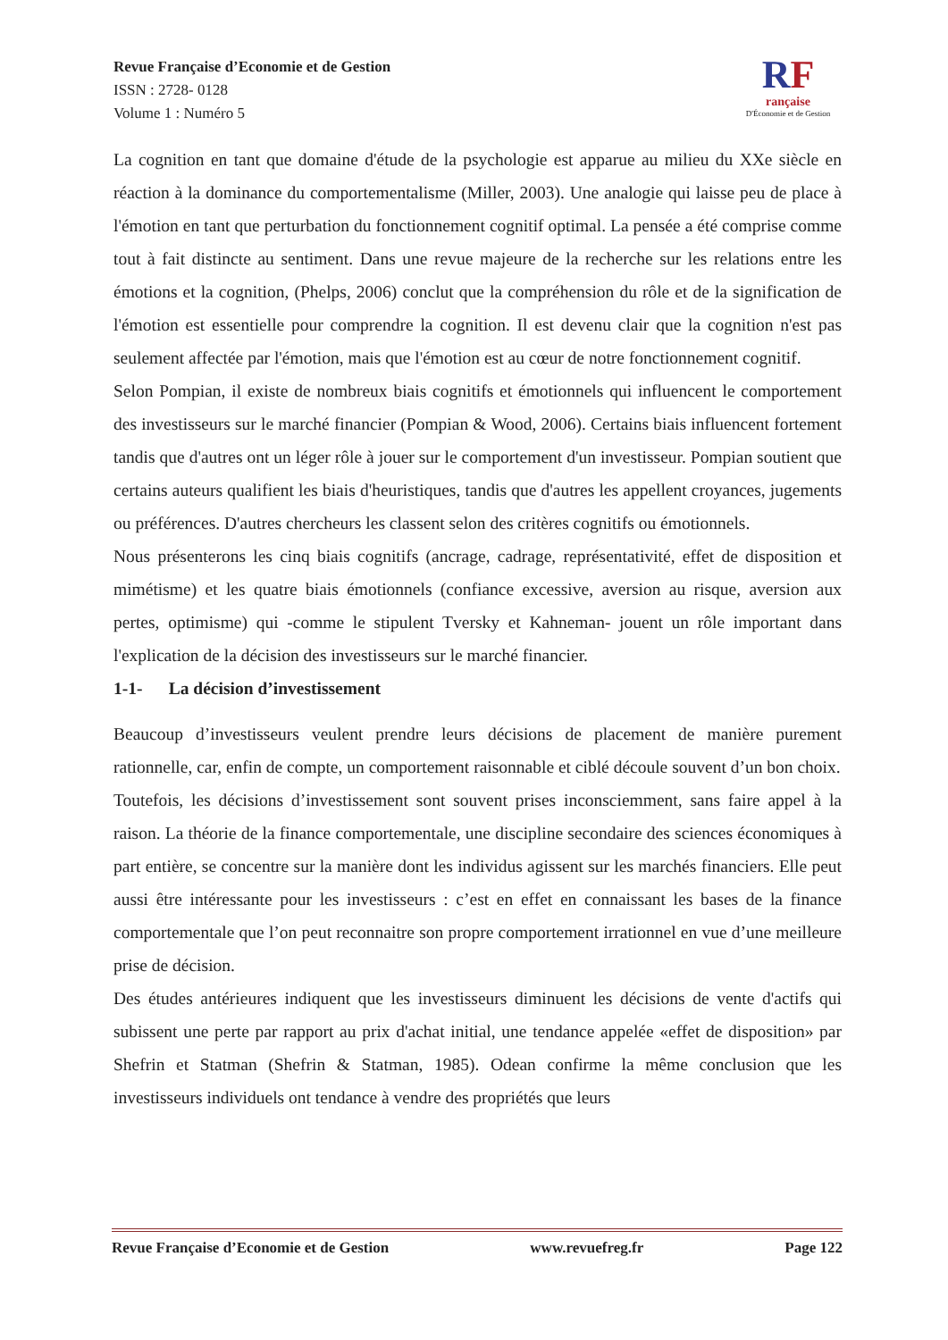Revue Française d’Economie et de Gestion
ISSN : 2728- 0128
Volume 1 : Numéro 5
RF
rançaise
D'Économie et de Gestion
La cognition en tant que domaine d'étude de la psychologie est apparue au milieu du XXe siècle en réaction à la dominance du comportementalisme (Miller, 2003). Une analogie qui laisse peu de place à l'émotion en tant que perturbation du fonctionnement cognitif optimal. La pensée a été comprise comme tout à fait distincte au sentiment. Dans une revue majeure de la recherche sur les relations entre les émotions et la cognition, (Phelps, 2006) conclut que la compréhension du rôle et de la signification de l'émotion est essentielle pour comprendre la cognition. Il est devenu clair que la cognition n'est pas seulement affectée par l'émotion, mais que l'émotion est au cœur de notre fonctionnement cognitif.
Selon Pompian, il existe de nombreux biais cognitifs et émotionnels qui influencent le comportement des investisseurs sur le marché financier (Pompian & Wood, 2006). Certains biais influencent fortement tandis que d'autres ont un léger rôle à jouer sur le comportement d'un investisseur. Pompian soutient que certains auteurs qualifient les biais d'heuristiques, tandis que d'autres les appellent croyances, jugements ou préférences. D'autres chercheurs les classent selon des critères cognitifs ou émotionnels.
Nous présenterons les cinq biais cognitifs (ancrage, cadrage, représentativité, effet de disposition et mimétisme) et les quatre biais émotionnels (confiance excessive, aversion au risque, aversion aux pertes, optimisme) qui -comme le stipulent Tversky et Kahneman- jouent un rôle important dans l'explication de la décision des investisseurs sur le marché financier.
1-1- La décision d’investissement
Beaucoup d’investisseurs veulent prendre leurs décisions de placement de manière purement rationnelle, car, enfin de compte, un comportement raisonnable et ciblé découle souvent d’un bon choix.
Toutefois, les décisions d’investissement sont souvent prises inconsciemment, sans faire appel à la raison. La théorie de la finance comportementale, une discipline secondaire des sciences économiques à part entière, se concentre sur la manière dont les individus agissent sur les marchés financiers. Elle peut aussi être intéressante pour les investisseurs : c’est en effet en connaissant les bases de la finance comportementale que l’on peut reconnaitre son propre comportement irrationnel en vue d’une meilleure prise de décision.
Des études antérieures indiquent que les investisseurs diminuent les décisions de vente d'actifs qui subissent une perte par rapport au prix d'achat initial, une tendance appelée «effet de disposition» par Shefrin et Statman (Shefrin & Statman, 1985). Odean confirme la même conclusion que les investisseurs individuels ont tendance à vendre des propriétés que leurs
Revue Française d’Economie et de Gestion www.revuefreg.fr Page 122